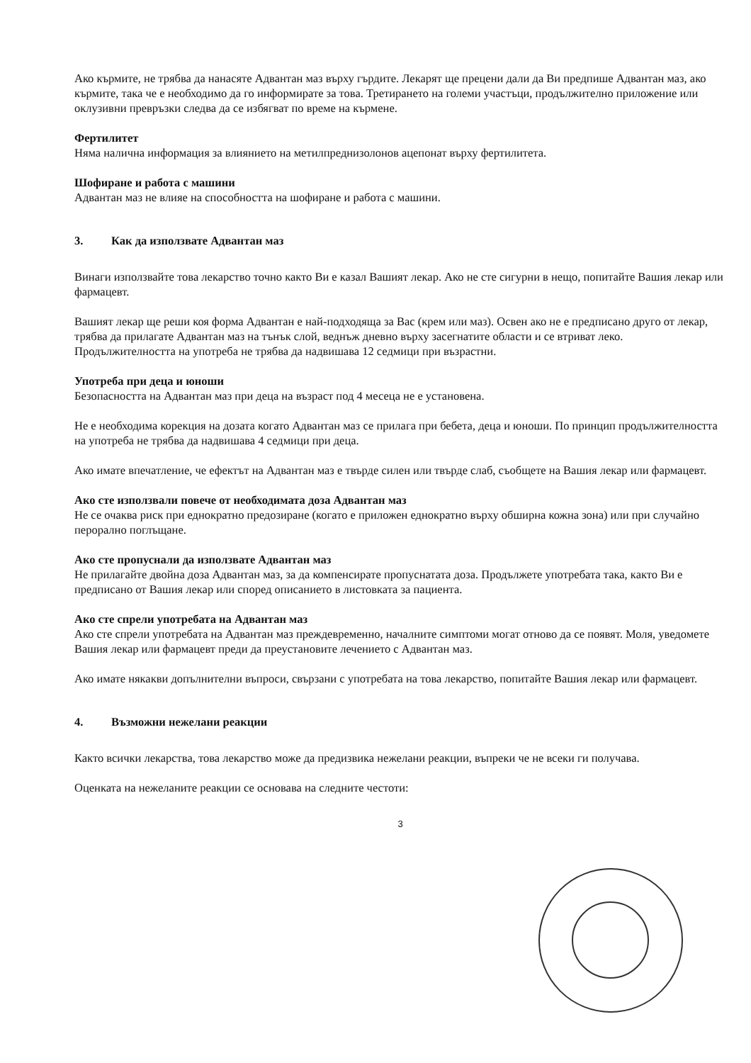Ако кърмите, не трябва да нанасяте Адвантан маз върху гърдите. Лекарят ще прецени дали да Ви предпише Адвантан маз, ако кърмите, така че е необходимо да го информирате за това. Третирането на големи участъци, продължително приложение или оклузивни превръзки следва да се избягват по време на кърмене.
Фертилитет
Няма налична информация за влиянието на метилпреднизолонов ацепонат върху фертилитета.
Шофиране и работа с машини
Адвантан маз не влияе на способността на шофиране и работа с машини.
3. Как да използвате Адвантан маз
Винаги използвайте това лекарство точно както Ви е казал Вашият лекар. Ако не сте сигурни в нещо, попитайте Вашия лекар или фармацевт.
Вашият лекар ще реши коя форма Адвантан е най-подходяща за Вас (крем или маз). Освен ако не е предписано друго от лекар, трябва да прилагате Адвантан маз на тънък слой, веднъж дневно върху засегнатите области и се втриват леко.
Продължителността на употреба не трябва да надвишава 12 седмици при възрастни.
Употреба при деца и юноши
Безопасността на Адвантан маз при деца на възраст под 4 месеца не е установена.
Не е необходима корекция на дозата когато Адвантан маз се прилага при бебета, деца и юноши. По принцип продължителността на употреба не трябва да надвишава 4 седмици при деца.
Ако имате впечатление, че ефектът на Адвантан маз е твърде силен или твърде слаб, съобщете на Вашия лекар или фармацевт.
Ако сте използвали повече от необходимата доза Адвантан маз
Не се очаква риск при еднократно предозиране (когато е приложен еднократно върху обширна кожна зона) или при случайно перорално поглъщане.
Ако сте пропуснали да използвате Адвантан маз
Не прилагайте двойна доза Адвантан маз, за да компенсирате пропуснатата доза. Продължете употребата така, както Ви е предписано от Вашия лекар или според описанието в листовката за пациента.
Ако сте спрели употребата на Адвантан маз
Ако сте спрели употребата на Адвантан маз преждевременно, началните симптоми могат отново да се появят. Моля, уведомете Вашия лекар или фармацевт преди да преустановите лечението с Адвантан маз.
Ако имате някакви допълнителни въпроси, свързани с употребата на това лекарство, попитайте Вашия лекар или фармацевт.
4. Възможни нежелани реакции
Както всички лекарства, това лекарство може да предизвика нежелани реакции, въпреки че не всеки ги получава.
Оценката на нежеланите реакции се основава на следните честоти:
3